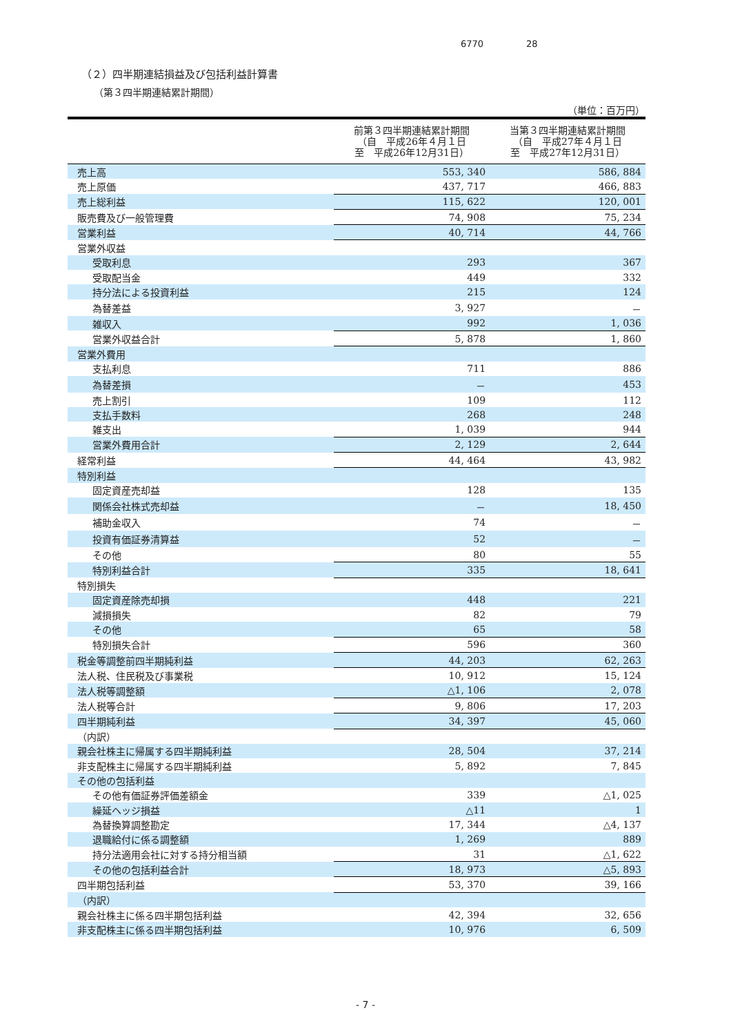6770 28
（２）四半期連結損益及び包括利益計算書
（第３四半期連結累計期間）
（単位：百万円）
| | 前第３四半期連結累計期間 （自 平成26年４月１日 至 平成26年12月31日） | 当第３四半期連結累計期間 （自 平成27年４月１日 至 平成27年12月31日） |
| --- | --- | --- |
| 売上高 | 553, 340 | 586, 884 |
| 売上原価 | 437, 717 | 466, 883 |
| 売上総利益 | 115, 622 | 120, 001 |
| 販売費及び一般管理費 | 74, 908 | 75, 234 |
| 営業利益 | 40, 714 | 44, 766 |
| 営業外収益 | | |
| 受取利息 | 293 | 367 |
| 受取配当金 | 449 | 332 |
| 持分法による投資利益 | 215 | 124 |
| 為替差益 | 3, 927 | － |
| 雑収入 | 992 | 1, 036 |
| 営業外収益合計 | 5, 878 | 1, 860 |
| 営業外費用 | | |
| 支払利息 | 711 | 886 |
| 為替差損 | － | 453 |
| 売上割引 | 109 | 112 |
| 支払手数料 | 268 | 248 |
| 雑支出 | 1, 039 | 944 |
| 営業外費用合計 | 2, 129 | 2, 644 |
| 経常利益 | 44, 464 | 43, 982 |
| 特別利益 | | |
| 固定資産売却益 | 128 | 135 |
| 関係会社株式売却益 | － | 18, 450 |
| 補助金収入 | 74 | － |
| 投資有価証券清算益 | 52 | － |
| その他 | 80 | 55 |
| 特別利益合計 | 335 | 18, 641 |
| 特別損失 | | |
| 固定資産除売却損 | 448 | 221 |
| 減損損失 | 82 | 79 |
| その他 | 65 | 58 |
| 特別損失合計 | 596 | 360 |
| 税金等調整前四半期純利益 | 44, 203 | 62, 263 |
| 法人税、住民税及び事業税 | 10, 912 | 15, 124 |
| 法人税等調整額 | △1, 106 | 2, 078 |
| 法人税等合計 | 9, 806 | 17, 203 |
| 四半期純利益 | 34, 397 | 45, 060 |
| （内訳） | | |
| 親会社株主に帰属する四半期純利益 | 28, 504 | 37, 214 |
| 非支配株主に帰属する四半期純利益 | 5, 892 | 7, 845 |
| その他の包括利益 | | |
| その他有価証券評価差額金 | 339 | △1, 025 |
| 繰延ヘッジ損益 | △11 | 1 |
| 為替換算調整勘定 | 17, 344 | △4, 137 |
| 退職給付に係る調整額 | 1, 269 | 889 |
| 持分法適用会社に対する持分相当額 | 31 | △1, 622 |
| その他の包括利益合計 | 18, 973 | △5, 893 |
| 四半期包括利益 | 53, 370 | 39, 166 |
| （内訳） | | |
| 親会社株主に係る四半期包括利益 | 42, 394 | 32, 656 |
| 非支配株主に係る四半期包括利益 | 10, 976 | 6, 509 |
- 7 -